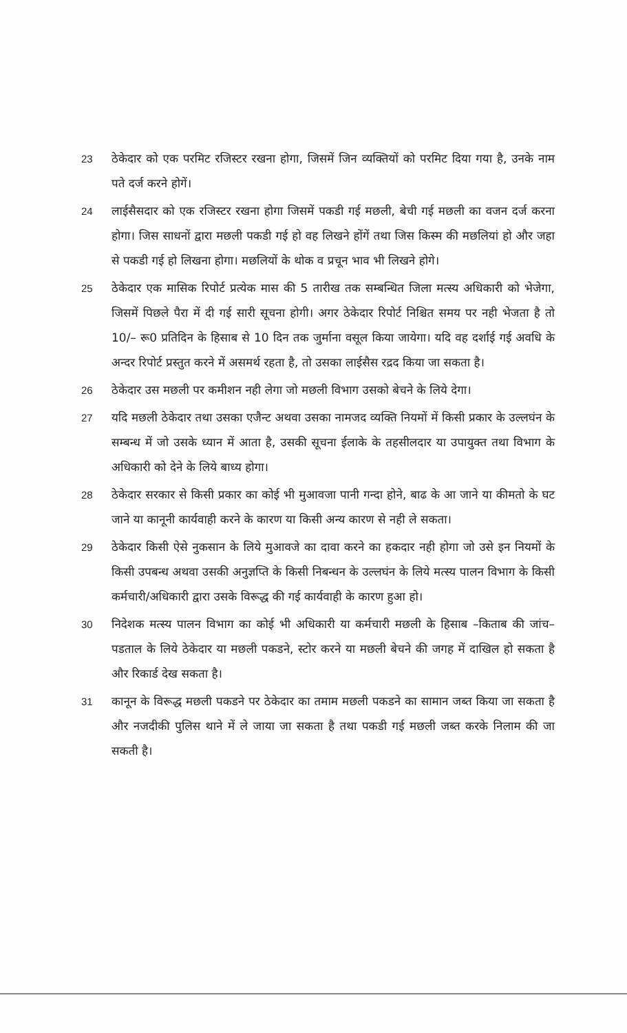23
ठेकेदार को एक परमिट रजिस्टर रखना होगा, जिसमें जिन व्यक्तियों को परमिट दिया गया है, उनके नाम पते दर्ज करने होगें।
24
लाईसैसदार को एक रजिस्टर रखना होगा जिसमें पकडी गई मछली, बेची गई मछली का वजन दर्ज करना होगा। जिस साधनों द्वारा मछली पकडी गई हो वह लिखने होंगें तथा जिस किस्म की मछलियां हो और जहा से पकडी गई हो लिखना होगा। मछलियों के थोक व प्रचून भाव भी लिखने होगे।
25
ठेकेदार एक मासिक रिपोर्ट प्रत्येक मास की 5 तारीख तक सम्बन्धित जिला मत्स्य अधिकारी को भेजेगा, जिसमें पिछले पैरा में दी गई सारी सूचना होगी। अगर ठेकेदार रिपोर्ट निश्चित समय पर नही भेजता है तो 10/– रू0 प्रतिदिन के हिसाब से 10 दिन तक जुर्माना वसूल किया जायेगा। यदि वह दर्शाई गई अवधि के अन्दर रिपोर्ट प्रस्तुत करने में असमर्थ रहता है, तो उसका लाईसैस रद्रद किया जा सकता है।
26
ठेकेदार उस मछली पर कमीशन नही लेगा जो मछली विभाग उसको बेचने के लिये देगा।
27
यदि मछली ठेकेदार तथा उसका एजैन्ट अथवा उसका नामजद व्यक्ति नियमों में किसी प्रकार के उल्लघंन के सम्बन्ध में जो उसके ध्यान में आता है, उसकी सूचना ईलाके के तहसीलदार या उपायुक्त तथा विभाग के अधिकारी को देने के लिये बाध्य होगा।
28
ठेकेदार सरकार से किसी प्रकार का कोई भी मुआवजा पानी गन्दा होने, बाढ के आ जाने या कीमतो के घट जाने या कानूनी कार्यवाही करने के कारण या किसी अन्य कारण से नही ले सकता।
29
ठेकेदार किसी ऐसे नुकसान के लिये मुआवजे का दावा करने का हकदार नही होगा जो उसे इन नियमों के किसी उपबन्ध अथवा उसकी अनुज्ञप्ति के किसी निबन्धन के उल्लघंन के लिये मत्स्य पालन विभाग के किसी कर्मचारी/अधिकारी द्वारा उसके विरूद्ध की गई कार्यवाही के कारण हुआ हो।
30
निदेशक मत्स्य पालन विभाग का कोई भी अधिकारी या कर्मचारी मछली के हिसाब –किताब की जांच–पडताल के लिये ठेकेदार या मछली पकडने, स्टोर करने या मछली बेचने की जगह में दाखिल हो सकता है और रिकार्ड देख सकता है।
31
कानून के विरूद्ध मछली पकडने पर ठेकेदार का तमाम मछली पकडने का सामान जब्त किया जा सकता है और नजदीकी पुलिस थाने में ले जाया जा सकता है तथा पकडी गई मछली जब्त करके निलाम की जा सकती है।